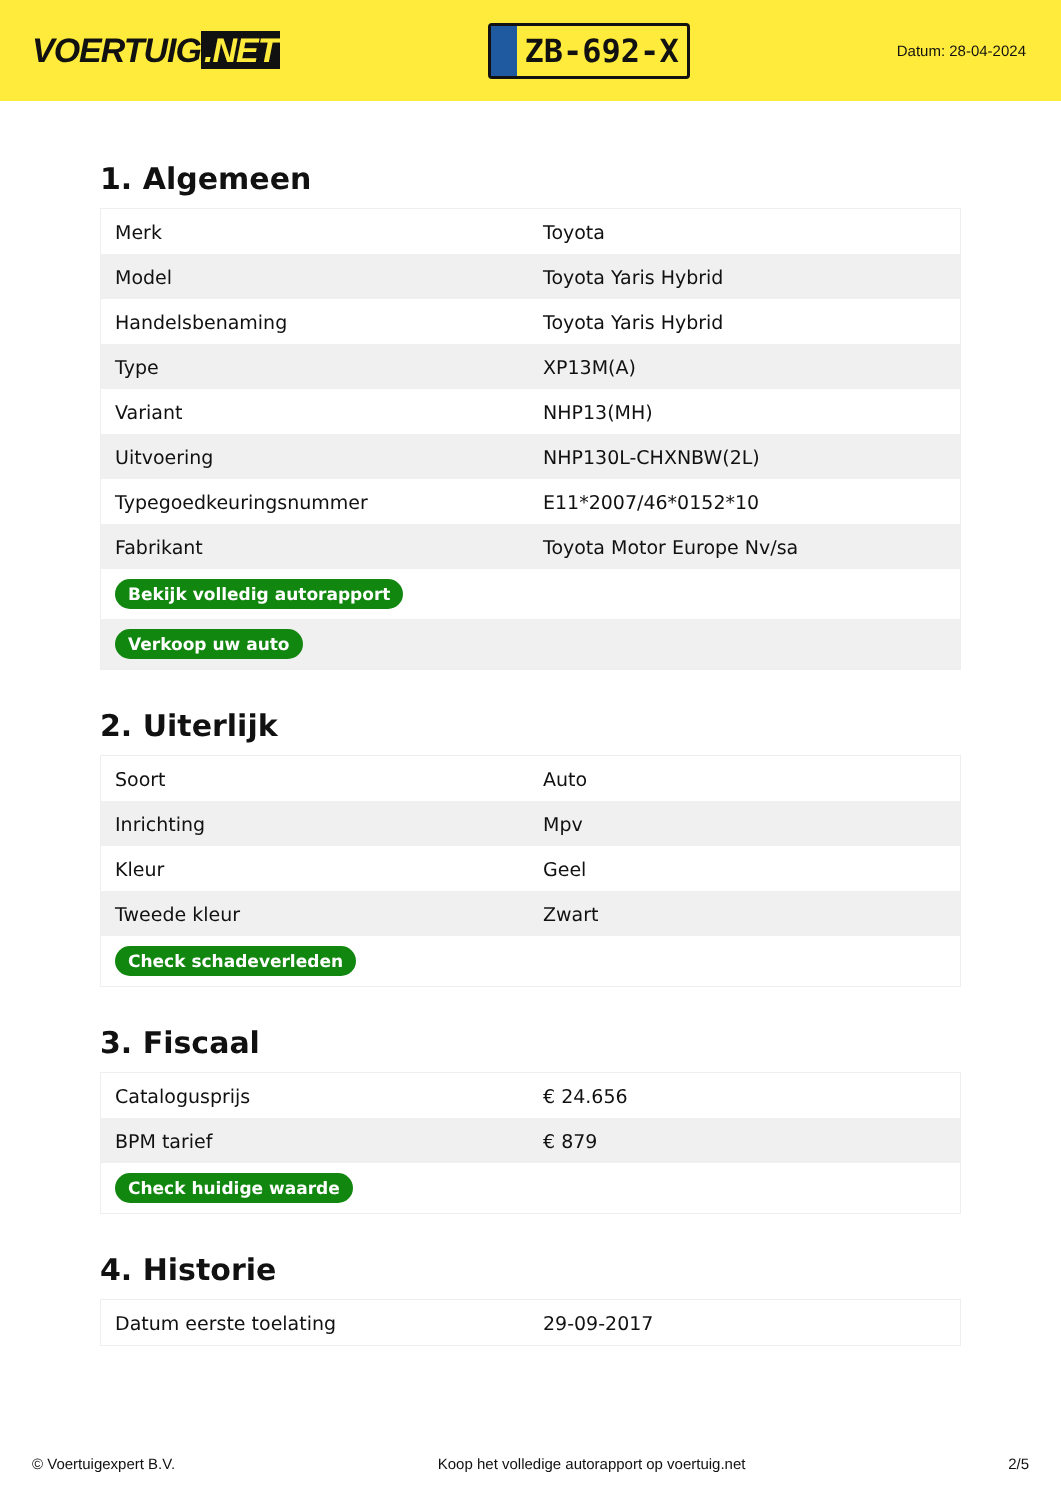VOERTUIG.NET
ZB-692-X
Datum: 28-04-2024
1. Algemeen
| Merk | Toyota |
| Model | Toyota Yaris Hybrid |
| Handelsbenaming | Toyota Yaris Hybrid |
| Type | XP13M(A) |
| Variant | NHP13(MH) |
| Uitvoering | NHP130L-CHXNBW(2L) |
| Typegoedkeuringsnummer | E11*2007/46*0152*10 |
| Fabrikant | Toyota Motor Europe Nv/sa |
| Bekijk volledig autorapport | |
| Verkoop uw auto | |
2. Uiterlijk
| Soort | Auto |
| Inrichting | Mpv |
| Kleur | Geel |
| Tweede kleur | Zwart |
| Check schadeverleden | |
3. Fiscaal
| Catalogusprijs | € 24.656 |
| BPM tarief | € 879 |
| Check huidige waarde | |
4. Historie
| Datum eerste toelating | 29-09-2017 |
© Voertuigexpert B.V. Koop het volledige autorapport op voertuig.net 2/5